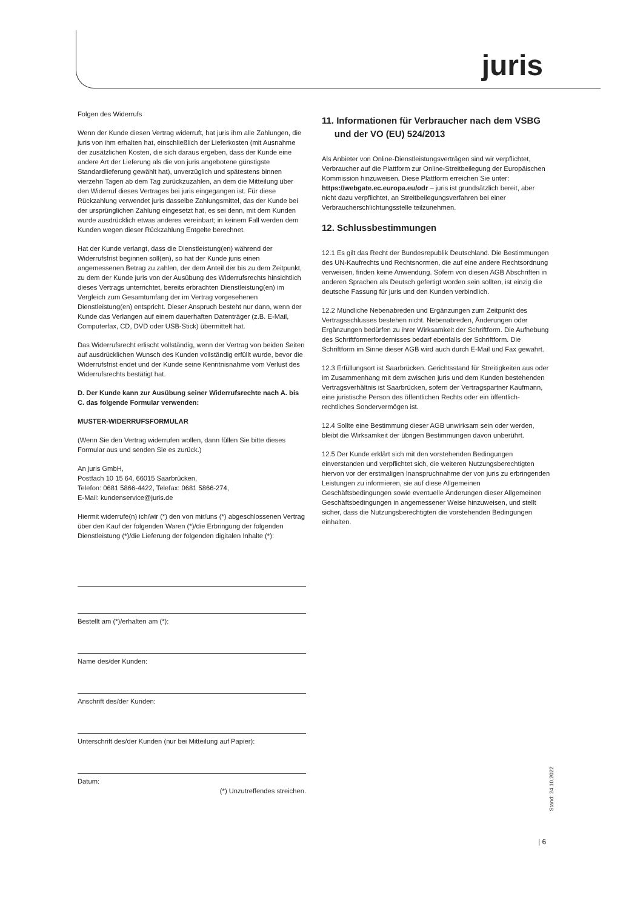juris
Folgen des Widerrufs
Wenn der Kunde diesen Vertrag widerruft, hat juris ihm alle Zahlungen, die juris von ihm erhalten hat, einschließlich der Lieferkosten (mit Ausnahme der zusätzlichen Kosten, die sich daraus ergeben, dass der Kunde eine andere Art der Lieferung als die von juris angebotene günstigste Standardlieferung gewählt hat), unverzüglich und spätestens binnen vierzehn Tagen ab dem Tag zurückzuzahlen, an dem die Mitteilung über den Widerruf dieses Vertrages bei juris eingegangen ist. Für diese Rückzahlung verwendet juris dasselbe Zahlungsmittel, das der Kunde bei der ursprünglichen Zahlung eingesetzt hat, es sei denn, mit dem Kunden wurde ausdrücklich etwas anderes vereinbart; in keinem Fall werden dem Kunden wegen dieser Rückzahlung Entgelte berechnet.
Hat der Kunde verlangt, dass die Dienstleistung(en) während der Widerrufsfrist beginnen soll(en), so hat der Kunde juris einen angemessenen Betrag zu zahlen, der dem Anteil der bis zu dem Zeitpunkt, zu dem der Kunde juris von der Ausübung des Widerrufsrechts hinsichtlich dieses Vertrags unterrichtet, bereits erbrachten Dienstleistung(en) im Vergleich zum Gesamtumfang der im Vertrag vorgesehenen Dienstleistung(en) entspricht. Dieser Anspruch besteht nur dann, wenn der Kunde das Verlangen auf einem dauerhaften Datenträger (z.B. E-Mail, Computerfax, CD, DVD oder USB-Stick) übermittelt hat.
Das Widerrufsrecht erlischt vollständig, wenn der Vertrag von beiden Seiten auf ausdrücklichen Wunsch des Kunden vollständig erfüllt wurde, bevor die Widerrufsfrist endet und der Kunde seine Kenntnisnahme vom Verlust des Widerrufsrechts bestätigt hat.
D. Der Kunde kann zur Ausübung seiner Widerrufsrechte nach A. bis C. das folgende Formular verwenden:
MUSTER-WIDERRUFSFORMULAR
(Wenn Sie den Vertrag widerrufen wollen, dann füllen Sie bitte dieses Formular aus und senden Sie es zurück.)
An juris GmbH,
Postfach 10 15 64, 66015 Saarbrücken,
Telefon: 0681 5866-4422, Telefax: 0681 5866-274,
E-Mail: kundenservice@juris.de
Hiermit widerrufe(n) ich/wir (*) den von mir/uns (*) abgeschlossenen Vertrag über den Kauf der folgenden Waren (*)/die Erbringung der folgenden Dienstleistung (*)/die Lieferung der folgenden digitalen Inhalte (*):
Bestellt am (*)/erhalten am (*):
Name des/der Kunden:
Anschrift des/der Kunden:
Unterschrift des/der Kunden (nur bei Mitteilung auf Papier):
Datum:
(*) Unzutreffendes streichen.
11. Informationen für Verbraucher nach dem VSBG
und der VO (EU) 524/2013
Als Anbieter von Online-Dienstleistungsverträgen sind wir verpflichtet, Verbraucher auf die Plattform zur Online-Streitbeilegung der Europäischen Kommission hinzuweisen. Diese Plattform erreichen Sie unter: https://webgate.ec.europa.eu/odr – juris ist grundsätzlich bereit, aber nicht dazu verpflichtet, an Streitbeilegungsverfahren bei einer Verbraucherschlichtungsstelle teilzunehmen.
12. Schlussbestimmungen
12.1 Es gilt das Recht der Bundesrepublik Deutschland. Die Bestimmungen des UN-Kaufrechts und Rechtsnormen, die auf eine andere Rechtsordnung verweisen, finden keine Anwendung. Sofern von diesen AGB Abschriften in anderen Sprachen als Deutsch gefertigt worden sein sollten, ist einzig die deutsche Fassung für juris und den Kunden verbindlich.
12.2 Mündliche Nebenabreden und Ergänzungen zum Zeitpunkt des Vertragsschlusses bestehen nicht. Nebenabreden, Änderungen oder Ergänzungen bedürfen zu ihrer Wirksamkeit der Schriftform. Die Aufhebung des Schriftformerfordernisses bedarf ebenfalls der Schriftform. Die Schriftform im Sinne dieser AGB wird auch durch E-Mail und Fax gewahrt.
12.3 Erfüllungsort ist Saarbrücken. Gerichtsstand für Streitigkeiten aus oder im Zusammenhang mit dem zwischen juris und dem Kunden bestehenden Vertragsverhältnis ist Saarbrücken, sofern der Vertragspartner Kaufmann, eine juristische Person des öffentlichen Rechts oder ein öffentlich-rechtliches Sondervermögen ist.
12.4 Sollte eine Bestimmung dieser AGB unwirksam sein oder werden, bleibt die Wirksamkeit der übrigen Bestimmungen davon unberührt.
12.5 Der Kunde erklärt sich mit den vorstehenden Bedingungen einverstanden und verpflichtet sich, die weiteren Nutzungsberechtigten hiervon vor der erstmaligen Inanspruchnahme der von juris zu erbringenden Leistungen zu informieren, sie auf diese Allgemeinen Geschäftsbedingungen sowie eventuelle Änderungen dieser Allgemeinen Geschäftsbedingungen in angemessener Weise hinzuweisen, und stellt sicher, dass die Nutzungsberechtigten die vorstehenden Bedingungen einhalten.
Stand: 24.10.2022
| 6